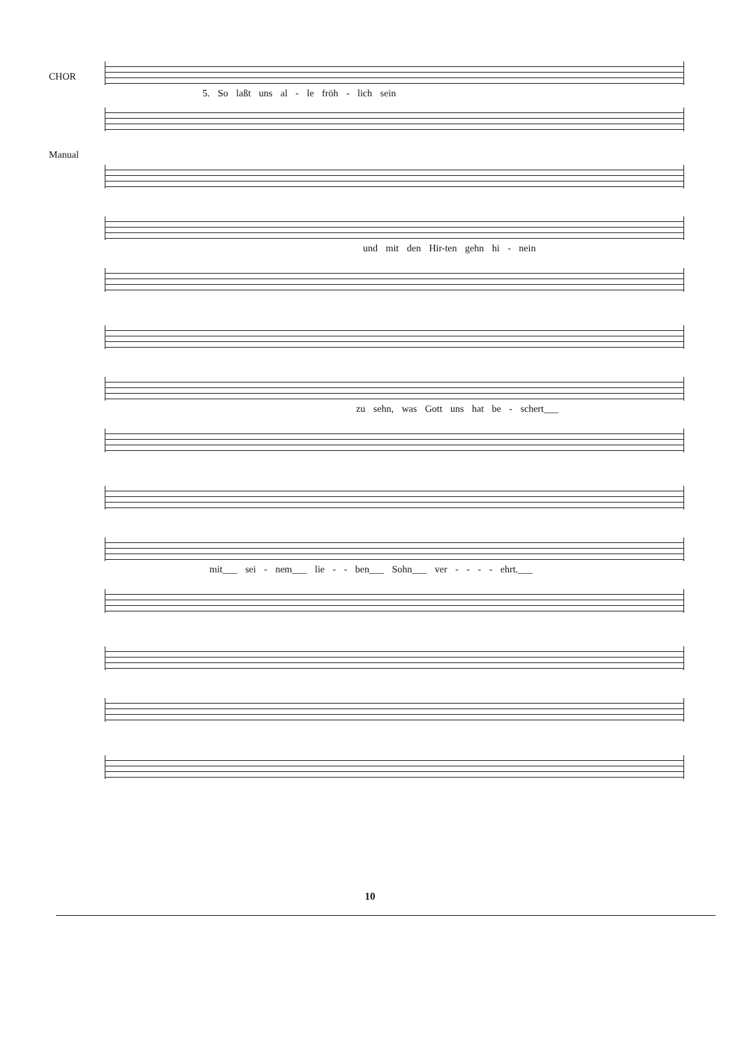CHOR
5. So laßt uns al - le fröh - lich sein
Manual
und mit den Hir-ten gehn hi - nein
zu sehn, was Gott uns hat be - schert___
mit___ sei - nem___ lie - - ben___ Sohn___ ver - - - - ehrt.___
10